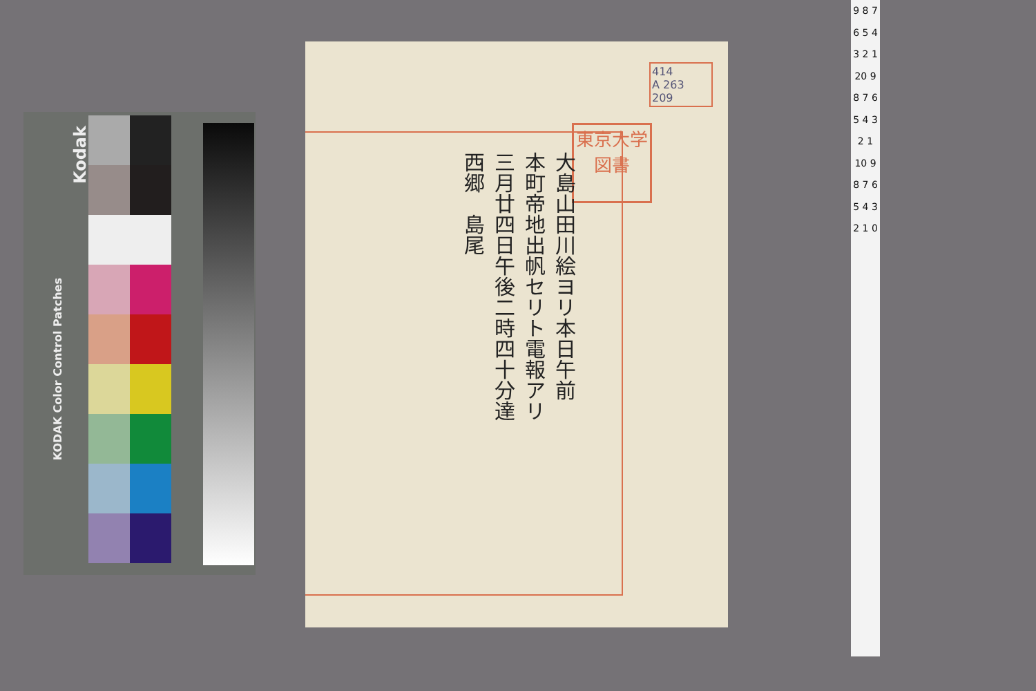Kodak
KODAK Color Control Patches
414
A 263
209
東京大学図書
大島山田川絵ヨリ本日午前
本町帝地出帆セリト電報アリ
三月廿四日午後二時四十分達
西郷　島尾
9 8 7 6 5 4 3 2 1 20 9 8 7 6 5 4 3 2 1 10 9 8 7 6 5 4 3 2 1 0